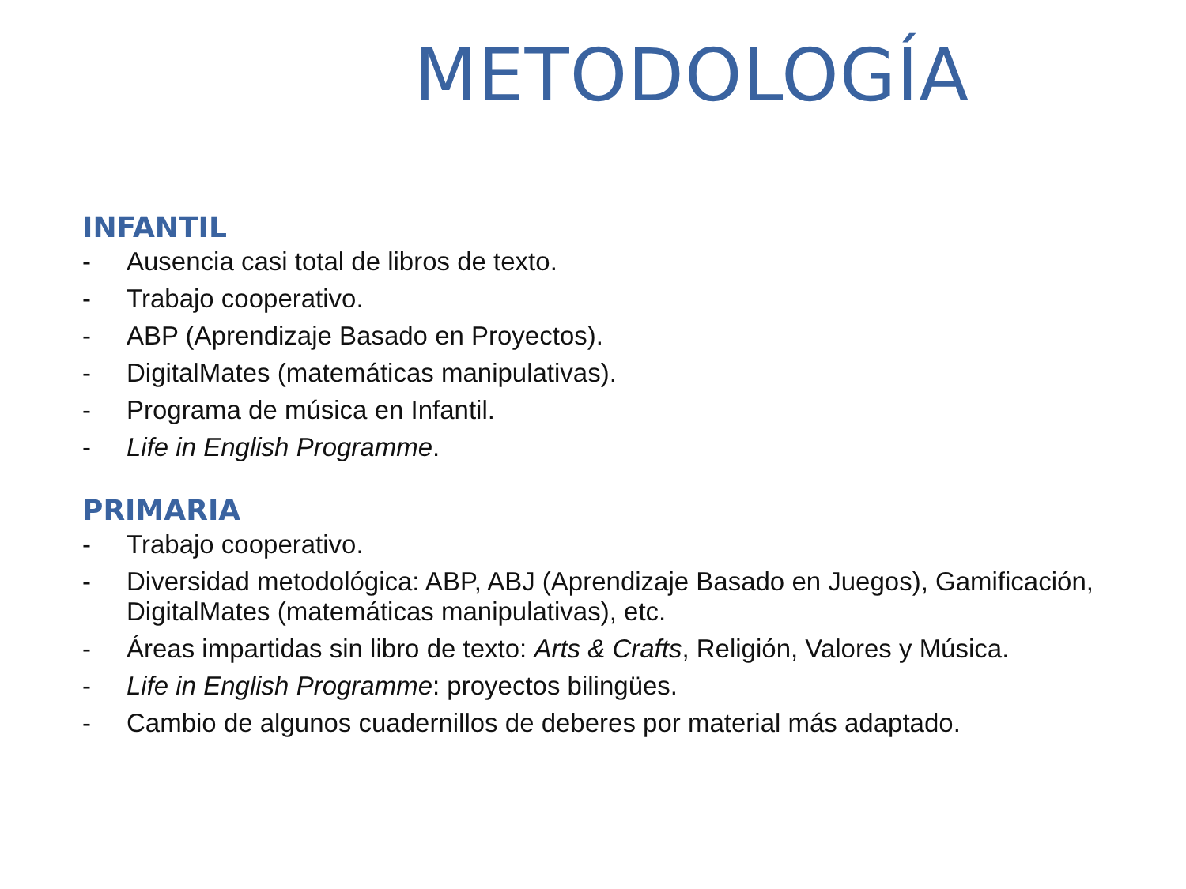METODOLOGÍA
INFANTIL
- Ausencia casi total de libros de texto.
- Trabajo cooperativo.
- ABP (Aprendizaje Basado en Proyectos).
- DigitalMates (matemáticas manipulativas).
- Programa de música en Infantil.
- Life in English Programme.
PRIMARIA
- Trabajo cooperativo.
- Diversidad metodológica: ABP, ABJ (Aprendizaje Basado en Juegos), Gamificación, DigitalMates (matemáticas manipulativas), etc.
- Áreas impartidas sin libro de texto: Arts & Crafts, Religión, Valores y Música.
- Life in English Programme: proyectos bilingües.
- Cambio de algunos cuadernillos de deberes por material más adaptado.